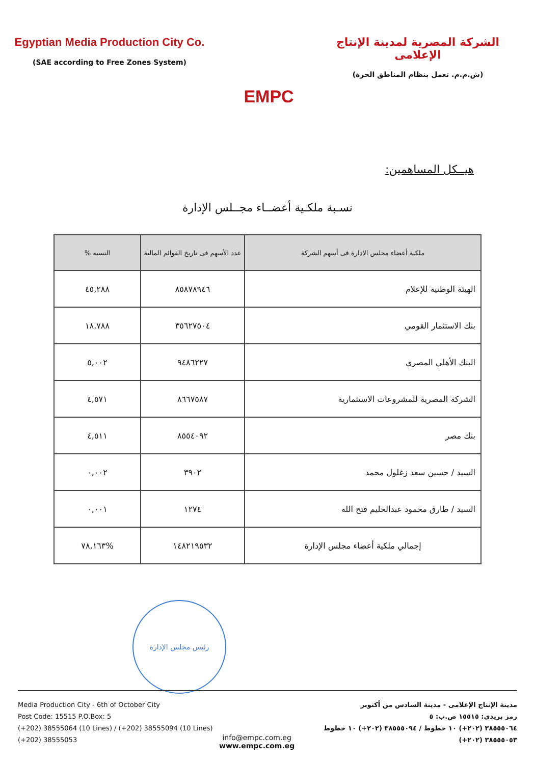Egyptian Media Production City Co.
(SAE according to Free Zones System)
EMPC
الشركة المصرية لمدينة الإنتاج الإعلامى
(ش.م.م. تعمل بنظام المناطق الحرة)
هيــكل المساهمين:
نسـبة ملكـية أعضــاء مجــلس الإدارة
| ملكية أعضاء مجلس الادارة فى أسهم الشركة | عدد الأسهم فى تاريخ القوائم المالية | النسبه % |
| --- | --- | --- |
| الهيئة الوطنية للإعلام | ٨٥٨٧٨٩٤٦ | ٤٥,٢٨٨ |
| بنك الاستثمار القومي | ٣٥٦٢٧٥٠٤ | ١٨,٧٨٨ |
| البنك الأهلي المصري | ٩٤٨٦٢٢٧ | ٥,٠٠٢ |
| الشركة المصرية للمشروعات الاستثمارية | ٨٦٦٧٥٨٧ | ٤,٥٧١ |
| بنك مصر | ٨٥٥٤٠٩٢ | ٤,٥١١ |
| السيد / حسين سعد زغلول محمد | ٣٩٠٢ | ٠,٠٠٢ |
| السيد / طارق محمود عبدالحليم فتح الله | ١٢٧٤ | ٠,٠٠١ |
| إجمالي ملكية أعضاء مجلس الإدارة | ١٤٨٢١٩٥٣٢ | %٧٨,١٦٣ |
رئيس مجلس الإدارة
Media Production City - 6th of October City
Post Code: 15515 P.O.Box: 5
(+202) 38555064 (10 Lines) / (+202) 38555094 (10 Lines)
(+202) 38555053
مدينة الإنتاج الإعلامى - مدينة السادس من أكتوبر
رمز بريدى: ١٥٥١٥ ص.ب: ٥
٣٨٥٥٥٠٦٤ (٢٠٢+) ١٠ خطوط / ٣٨٥٥٥٠٩٤ (٢٠٢+) ١٠ خطوط
٣٨٥٥٥٠٥٣ (٢٠٢+)
info@empc.com.eg
www.empc.com.eg